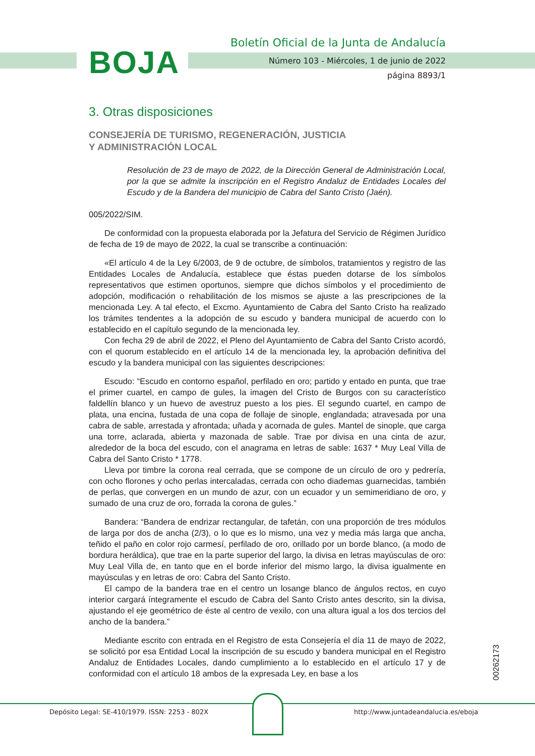BOJA
Boletín Oficial de la Junta de Andalucía
Número 103 - Miércoles, 1 de junio de 2022
página 8893/1
3. Otras disposiciones
CONSEJERÍA DE TURISMO, REGENERACIÓN, JUSTICIA
Y ADMINISTRACIÓN LOCAL
Resolución de 23 de mayo de 2022, de la Dirección General de Administración Local, por la que se admite la inscripción en el Registro Andaluz de Entidades Locales del Escudo y de la Bandera del municipio de Cabra del Santo Cristo (Jaén).
005/2022/SIM.
De conformidad con la propuesta elaborada por la Jefatura del Servicio de Régimen Jurídico de fecha de 19 de mayo de 2022, la cual se transcribe a continuación:
«El artículo 4 de la Ley 6/2003, de 9 de octubre, de símbolos, tratamientos y registro de las Entidades Locales de Andalucía, establece que éstas pueden dotarse de los símbolos representativos que estimen oportunos, siempre que dichos símbolos y el procedimiento de adopción, modificación o rehabilitación de los mismos se ajuste a las prescripciones de la mencionada Ley. A tal efecto, el Excmo. Ayuntamiento de Cabra del Santo Cristo ha realizado los trámites tendentes a la adopción de su escudo y bandera municipal de acuerdo con lo establecido en el capítulo segundo de la mencionada ley.
Con fecha 29 de abril de 2022, el Pleno del Ayuntamiento de Cabra del Santo Cristo acordó, con el quorum establecido en el artículo 14 de la mencionada ley, la aprobación definitiva del escudo y la bandera municipal con las siguientes descripciones:
Escudo: “Escudo en contorno español, perfilado en oro; partido y entado en punta, que trae el primer cuartel, en campo de gules, la imagen del Cristo de Burgos con su característico faldellín blanco y un huevo de avestruz puesto a los pies. El segundo cuartel, en campo de plata, una encina, fustada de una copa de follaje de sinople, englandada; atravesada por una cabra de sable, arrestada y afrontada; uñada y acornada de gules. Mantel de sinople, que carga una torre, aclarada, abierta y mazonada de sable. Trae por divisa en una cinta de azur, alrededor de la boca del escudo, con el anagrama en letras de sable: 1637 * Muy Leal Villa de Cabra del Santo Cristo * 1778.
Lleva por timbre la corona real cerrada, que se compone de un círculo de oro y pedrería, con ocho florones y ocho perlas intercaladas, cerrada con ocho diademas guarnecidas, también de perlas, que convergen en un mundo de azur, con un ecuador y un semimeridiano de oro, y sumado de una cruz de oro, forrada la corona de gules.”
Bandera: “Bandera de endrizar rectangular, de tafetán, con una proporción de tres módulos de larga por dos de ancha (2/3), o lo que es lo mismo, una vez y media más larga que ancha, teñido el paño en color rojo carmesí, perfilado de oro, orillado por un borde blanco, (a modo de bordura heráldica), que trae en la parte superior del largo, la divisa en letras mayúsculas de oro: Muy Leal Villa de, en tanto que en el borde inferior del mismo largo, la divisa igualmente en mayúsculas y en letras de oro: Cabra del Santo Cristo.
El campo de la bandera trae en el centro un losange blanco de ángulos rectos, en cuyo interior cargará íntegramente el escudo de Cabra del Santo Cristo antes descrito, sin la divisa, ajustando el eje geométrico de éste al centro de vexilo, con una altura igual a los dos tercios del ancho de la bandera.”
Mediante escrito con entrada en el Registro de esta Consejería el día 11 de mayo de 2022, se solicitó por esa Entidad Local la inscripción de su escudo y bandera municipal en el Registro Andaluz de Entidades Locales, dando cumplimiento a lo establecido en el artículo 17 y de conformidad con el artículo 18 ambos de la expresada Ley, en base a los
00262173
Depósito Legal: SE-410/1979. ISSN: 2253 - 802X
http://www.juntadeandalucia.es/eboja